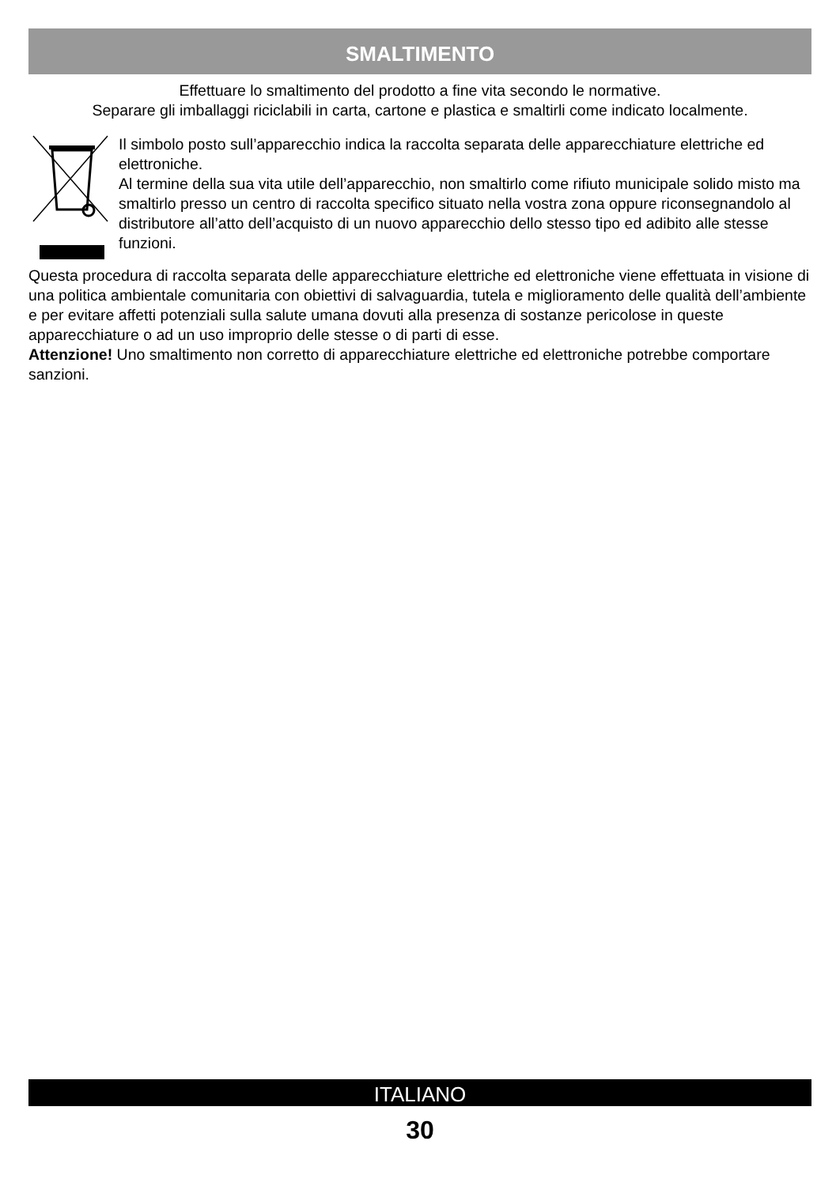SMALTIMENTO
Effettuare lo smaltimento del prodotto a fine vita secondo le normative.
Separare gli imballaggi riciclabili in carta, cartone e plastica e smaltirli come indicato localmente.
Il simbolo posto sull’apparecchio indica la raccolta separata delle apparecchiature elettriche ed elettroniche.
Al termine della sua vita utile dell’apparecchio, non smaltirlo come rifiuto municipale solido misto ma smaltirlo presso un centro di raccolta specifico situato nella vostra zona oppure riconsegnandolo al distributore all’atto dell’acquisto di un nuovo apparecchio dello stesso tipo ed adibito alle stesse funzioni.
Questa procedura di raccolta separata delle apparecchiature elettriche ed elettroniche viene effettuata in visione di una politica ambientale comunitaria con obiettivi di salvaguardia, tutela e miglioramento delle qualità dell’ambiente e per evitare affetti potenziali sulla salute umana dovuti alla presenza di sostanze pericolose in queste apparecchiature o ad un uso improprio delle stesse o di parti di esse.
Attenzione! Uno smaltimento non corretto di apparecchiature elettriche ed elettroniche potrebbe comportare sanzioni.
ITALIANO
30